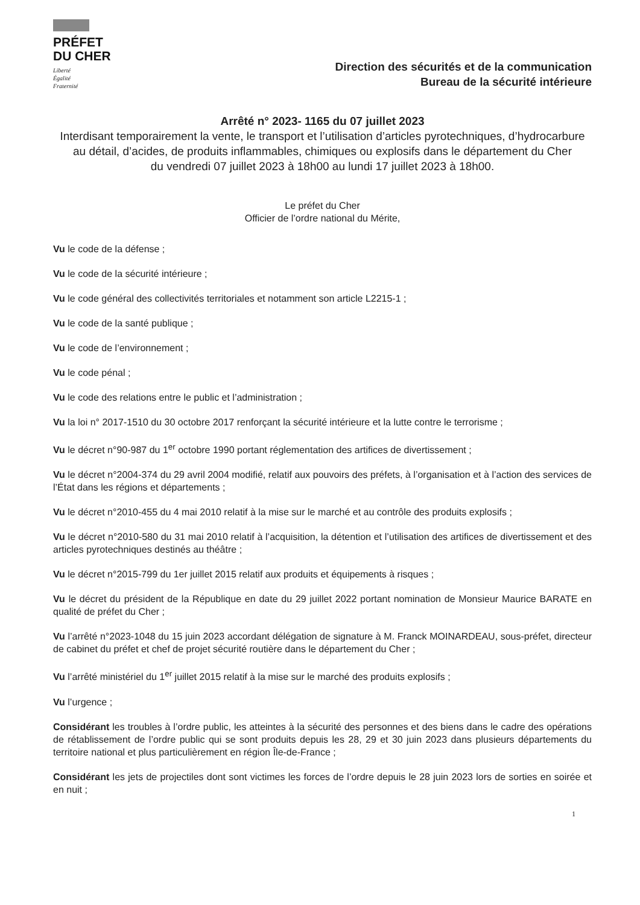PRÉFET
DU CHER
Liberté
Égalité
Fraternité
Direction des sécurités et de la communication
Bureau de la sécurité intérieure
Arrêté n° 2023- 1165 du 07 juillet 2023
Interdisant temporairement la vente, le transport et l’utilisation d’articles pyrotechniques, d’hydrocarbure au détail, d’acides, de produits inflammables, chimiques ou explosifs dans le département du Cher
du vendredi 07 juillet 2023 à 18h00 au lundi 17 juillet 2023 à 18h00.
Le préfet du Cher
Officier de l’ordre national du Mérite,
Vu le code de la défense ;
Vu le code de la sécurité intérieure ;
Vu le code général des collectivités territoriales et notamment son article L2215-1 ;
Vu le code de la santé publique ;
Vu le code de l’environnement ;
Vu le code pénal ;
Vu le code des relations entre le public et l’administration ;
Vu la loi n° 2017-1510 du 30 octobre 2017 renforçant la sécurité intérieure et la lutte contre le terrorisme ;
Vu le décret n°90-987 du 1<sup>er</sup> octobre 1990 portant réglementation des artifices de divertissement ;
Vu le décret n°2004-374 du 29 avril 2004 modifié, relatif aux pouvoirs des préfets, à l’organisation et à l’action des services de l’État dans les régions et départements ;
Vu le décret n°2010-455 du 4 mai 2010 relatif à la mise sur le marché et au contrôle des produits explosifs ;
Vu le décret n°2010-580 du 31 mai 2010 relatif à l’acquisition, la détention et l’utilisation des artifices de divertissement et des articles pyrotechniques destinés au théâtre ;
Vu le décret n°2015-799 du 1er juillet 2015 relatif aux produits et équipements à risques ;
Vu le décret du président de la République en date du 29 juillet 2022 portant nomination de Monsieur Maurice BARATE en qualité de préfet du Cher ;
Vu l’arrêté n°2023-1048 du 15 juin 2023 accordant délégation de signature à M. Franck MOINARDEAU, sous-préfet, directeur de cabinet du préfet et chef de projet sécurité routière dans le département du Cher ;
Vu l’arrêté ministériel du 1<sup>er</sup> juillet 2015 relatif à la mise sur le marché des produits explosifs ;
Vu l’urgence ;
Considérant les troubles à l’ordre public, les atteintes à la sécurité des personnes et des biens dans le cadre des opérations de rétablissement de l’ordre public qui se sont produits depuis les 28, 29 et 30 juin 2023 dans plusieurs départements du territoire national et plus particulièrement en région Île-de-France ;
Considérant les jets de projectiles dont sont victimes les forces de l’ordre depuis le 28 juin 2023 lors de sorties en soirée et en nuit ;
1